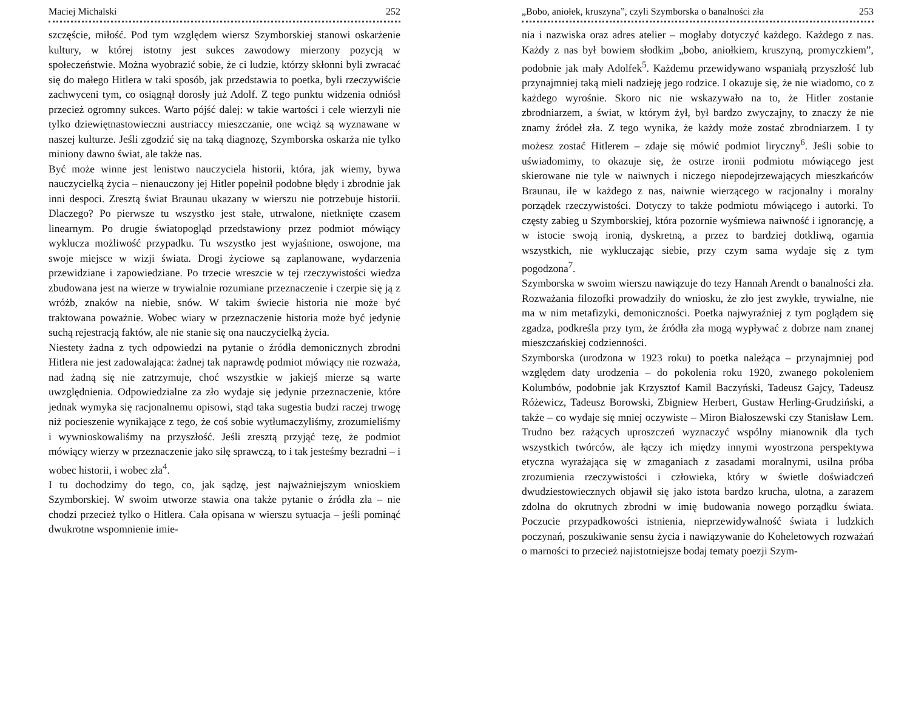Maciej Michalski 252
szczęście, miłość. Pod tym względem wiersz Szymborskiej stanowi oskarżenie kultury, w której istotny jest sukces zawodowy mierzony pozycją w społeczeństwie. Można wyobrazić sobie, że ci ludzie, którzy skłonni byli zwracać się do małego Hitlera w taki sposób, jak przedstawia to poetka, byli rzeczywiście zachwyceni tym, co osiągnął dorosły już Adolf. Z tego punktu widzenia odniósł przecież ogromny sukces. Warto pójść dalej: w takie wartości i cele wierzyli nie tylko dziewiętnastowieczni austriaccy mieszczanie, one wciąż są wyznawane w naszej kulturze. Jeśli zgodzić się na taką diagnozę, Szymborska oskarża nie tylko miniony dawno świat, ale także nas.
Być może winne jest lenistwo nauczyciela historii, która, jak wiemy, bywa nauczycielką życia – nienauczony jej Hitler popełnił podobne błędy i zbrodnie jak inni despoci. Zresztą świat Braunau ukazany w wierszu nie potrzebuje historii. Dlaczego? Po pierwsze tu wszystko jest stałe, utrwalone, nietknięte czasem linearnym. Po drugie światopogląd przedstawiony przez podmiot mówiący wyklucza możliwość przypadku. Tu wszystko jest wyjaśnione, oswojone, ma swoje miejsce w wizji świata. Drogi życiowe są zaplanowane, wydarzenia przewidziane i zapowiedziane. Po trzecie wreszcie w tej rzeczywistości wiedza zbudowana jest na wierze w trywialnie rozumiane przeznaczenie i czerpie się ją z wróżb, znaków na niebie, snów. W takim świecie historia nie może być traktowana poważnie. Wobec wiary w przeznaczenie historia może być jedynie suchą rejestracją faktów, ale nie stanie się ona nauczycielką życia.
Niestety żadna z tych odpowiedzi na pytanie o źródła demonicznych zbrodni Hitlera nie jest zadowalająca: żadnej tak naprawdę podmiot mówiący nie rozważa, nad żadną się nie zatrzymuje, choć wszystkie w jakiejś mierze są warte uwzględnienia. Odpowiedzialne za zło wydaje się jedynie przeznaczenie, które jednak wymyka się racjonalnemu opisowi, stąd taka sugestia budzi raczej trwogę niż pocieszenie wynikające z tego, że coś sobie wytłumaczyliśmy, zrozumieliśmy i wywnioskowaliśmy na przyszłość. Jeśli zresztą przyjąć tezę, że podmiot mówiący wierzy w przeznaczenie jako siłę sprawczą, to i tak jesteśmy bezradni – i wobec historii, i wobec zła<sup>4</sup>.
I tu dochodzimy do tego, co, jak sądzę, jest najważniejszym wnioskiem Szymborskiej. W swoim utworze stawia ona także pytanie o źródła zła – nie chodzi przecież tylko o Hitlera. Cała opisana w wierszu sytuacja – jeśli pominąć dwukrotne wspomnienie imie-
„Bobo, aniołek, kruszyna”, czyli Szymborska o banalności zła 253
nia i nazwiska oraz adres atelier – mogłaby dotyczyć każdego. Każdego z nas. Każdy z nas był bowiem słodkim „bobo, aniołkiem, kruszyną, promyczkiem”, podobnie jak mały Adolfek<sup>5</sup>. Każdemu przewidywano wspaniałą przyszłość lub przynajmniej taką mieli nadzieję jego rodzice. I okazuje się, że nie wiadomo, co z każdego wyrośnie. Skoro nic nie wskazywało na to, że Hitler zostanie zbrodniarzem, a świat, w którym żył, był bardzo zwyczajny, to znaczy że nie znamy źródeł zła. Z tego wynika, że każdy może zostać zbrodniarzem. I ty możesz zostać Hitlerem – zdaje się mówić podmiot liryczny<sup>6</sup>. Jeśli sobie to uświadomimy, to okazuje się, że ostrze ironii podmiotu mówiącego jest skierowane nie tyle w naiwnych i niczego niepodejrzewających mieszkańców Braunau, ile w każdego z nas, naiwnie wierzącego w racjonalny i moralny porządek rzeczywistości. Dotyczy to także podmiotu mówiącego i autorki. To częsty zabieg u Szymborskiej, która pozornie wyśmiewa naiwność i ignorancję, a w istocie swoją ironią, dyskretną, a przez to bardziej dotkliwą, ogarnia wszystkich, nie wykluczając siebie, przy czym sama wydaje się z tym pogodzona<sup>7</sup>.
Szymborska w swoim wierszu nawiązuje do tezy Hannah Arendt o banalności zła. Rozważania filozofki prowadziły do wniosku, że zło jest zwykłe, trywialne, nie ma w nim metafizyki, demoniczności. Poetka najwyraźniej z tym poglądem się zgadza, podkreśla przy tym, że źródła zła mogą wypływać z dobrze nam znanej mieszczańskiej codzienności.
Szymborska (urodzona w 1923 roku) to poetka należąca – przynajmniej pod względem daty urodzenia – do pokolenia roku 1920, zwanego pokoleniem Kolumbów, podobnie jak Krzysztof Kamil Baczyński, Tadeusz Gajcy, Tadeusz Różewicz, Tadeusz Borowski, Zbigniew Herbert, Gustaw Herling-Grudziński, a także – co wydaje się mniej oczywiste – Miron Białoszewski czy Stanisław Lem. Trudno bez rażących uproszczeń wyznaczyć wspólny mianownik dla tych wszystkich twórców, ale łączy ich między innymi wyostrzona perspektywa etyczna wyrażająca się w zmaganiach z zasadami moralnymi, usilna próba zrozumienia rzeczywistości i człowieka, który w świetle doświadczeń dwudziestowiecznych objawił się jako istota bardzo krucha, ulotna, a zarazem zdolna do okrutnych zbrodni w imię budowania nowego porządku świata. Poczucie przypadkowości istnienia, nieprzewidywalność świata i ludzkich poczynań, poszukiwanie sensu życia i nawiązywanie do Koheletowych rozważań o marności to przecież najistotniejsze bodaj tematy poezji Szym-